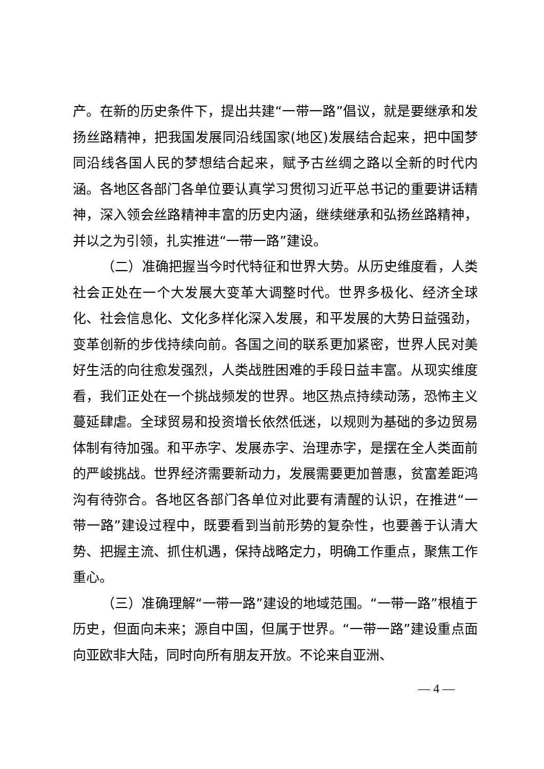产。在新的历史条件下，提出共建“一带一路”倡议，就是要继承和发扬丝路精神，把我国发展同沿线国家(地区)发展结合起来，把中国梦同沿线各国人民的梦想结合起来，赋予古丝绸之路以全新的时代内涵。各地区各部门各单位要认真学习贯彻习近平总书记的重要讲话精神，深入领会丝路精神丰富的历史内涵，继续继承和弘扬丝路精神，并以之为引领，扎实推进“一带一路”建设。
（二）准确把握当今时代特征和世界大势。从历史维度看，人类社会正处在一个大发展大变革大调整时代。世界多极化、经济全球化、社会信息化、文化多样化深入发展，和平发展的大势日益强劲，变革创新的步伐持续向前。各国之间的联系更加紧密，世界人民对美好生活的向往愈发强烈，人类战胜困难的手段日益丰富。从现实维度看，我们正处在一个挑战频发的世界。地区热点持续动荡，恐怖主义蔓延肆虐。全球贸易和投资增长依然低迷，以规则为基础的多边贸易体制有待加强。和平赤字、发展赤字、治理赤字，是摆在全人类面前的严峻挑战。世界经济需要新动力，发展需要更加普惠，贫富差距鸿沟有待弥合。各地区各部门各单位对此要有清醒的认识，在推进“一带一路”建设过程中，既要看到当前形势的复杂性，也要善于认清大势、把握主流、抓住机遇，保持战略定力，明确工作重点，聚焦工作重心。
（三）准确理解“一带一路”建设的地域范围。“一带一路”根植于历史，但面向未来；源自中国，但属于世界。“一带一路”建设重点面向亚欧非大陆，同时向所有朋友开放。不论来自亚洲、
— 4 —